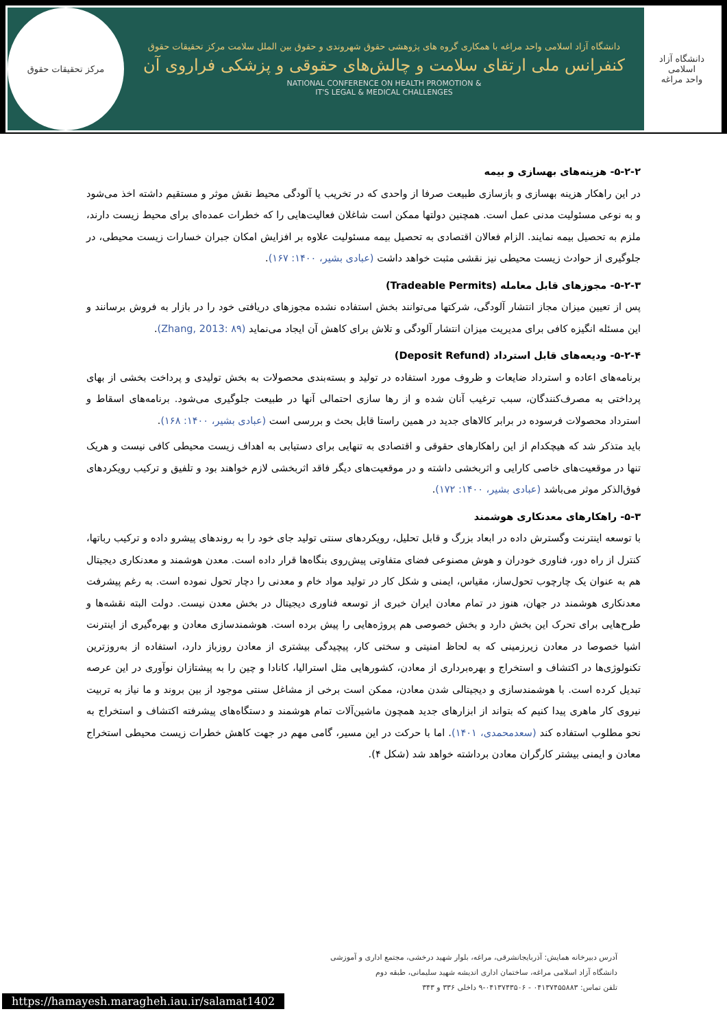دانشگاه آزاد اسلامی
واحد مراغه
دانشگاه آزاد اسلامی واحد مراغه با همکاری گروه های پژوهشی حقوق شهروندی و حقوق بین الملل سلامت مرکز تحقیقات حقوق
کنفرانس ملی ارتقای سلامت و چالش‌های حقوقی و پزشکی فراروی آن
NATIONAL CONFERENCE ON HEALTH PROMOTION &
IT'S LEGAL & MEDICAL CHALLENGES
مرکز تحقیقات حقوق
۵-۲-۲- هزینه‌های بهسازی و بیمه
در این راهکار هزینه بهسازی و بازسازی طبیعت صرفا از واحدی که در تخریب یا آلودگی محیط نقش موثر و مستقیم داشته اخذ می‌شود و به نوعی مسئولیت مدنی عمل است. همچنین دولتها ممکن است شاغلان فعالیت‌هایی را که خطرات عمده‌ای برای محیط زیست دارند، ملزم به تحصیل بیمه نمایند. الزام فعالان اقتصادی به تحصیل بیمه مسئولیت علاوه بر افزایش امکان جبران خسارات زیست محیطی، در جلوگیری از حوادث زیست محیطی نیز نقشی مثبت خواهد داشت (عبادی بشیر، ۱۴۰۰: ۱۶۷).
۵-۲-۳- مجوزهای قابل معامله (Tradeable Permits)
پس از تعیین میزان مجاز انتشار آلودگی، شرکتها می‌توانند بخش استفاده نشده مجوزهای دریافتی خود را در بازار به فروش برسانند و این مسئله انگیزه کافی برای مدیریت میزان انتشار آلودگی و تلاش برای کاهش آن ایجاد می‌نماید (Zhang, 2013: ۸۹).
۵-۲-۴- ودیعه‌های قابل استرداد (Deposit Refund)
برنامه‌های اعاده و استرداد ضایعات و ظروف مورد استفاده در تولید و بسته‌بندی محصولات به بخش تولیدی و پرداخت بخشی از بهای پرداختی به مصرف‌کنندگان، سبب ترغیب آنان شده و از رها سازی احتمالی آنها در طبیعت جلوگیری می‌شود. برنامه‌های اسقاط و استرداد محصولات فرسوده در برابر کالاهای جدید در همین راستا قابل بحث و بررسی است (عبادی بشیر، ۱۴۰۰: ۱۶۸).
باید متذکر شد که هیچکدام از این راهکارهای حقوقی و اقتصادی به تنهایی برای دستیابی به اهداف زیست محیطی کافی نیست و هریک تنها در موقعیت‌های خاصی کارایی و اثربخشی داشته و در موقعیت‌های دیگر فاقد اثربخشی لازم خواهند بود و تلفیق و ترکیب رویکردهای فوق‌الذکر موثر می‌باشد (عبادی بشیر، ۱۴۰۰: ۱۷۲).
۵-۳- راهکارهای معدنکاری هوشمند
با توسعه اینترنت وگسترش داده در ابعاد بزرگ و قابل تحلیل، رویکردهای سنتی تولید جای خود را به روندهای پیشرو داده و ترکیب رباتها، کنترل از راه دور، فناوری خودران و هوش مصنوعی فضای متفاوتی پیش‌روی بنگاه‌ها قرار داده است. معدن هوشمند و معدنکاری دیجیتال هم به عنوان یک چارچوب تحول‌ساز، مقیاس، ایمنی و شکل کار در تولید مواد خام و معدنی را دچار تحول نموده است. به رغم پیشرفت معدنکاری هوشمند در جهان، هنوز در تمام معادن ایران خبری از توسعه فناوری دیجیتال در بخش معدن نیست. دولت البته نقشه‌ها و طرح‌هایی برای تحرک این بخش دارد و بخش خصوصی هم پروژه‌هایی را پیش برده است. هوشمندسازی معادن و بهره‌گیری از اینترنت اشیا خصوصا در معادن زیرزمینی که به لحاظ امنیتی و سختی کار، پیچیدگی بیشتری از معادن روزباز دارد، استفاده از به‌روزترین تکنولوژی‌ها در اکتشاف و استخراج و بهره‌برداری از معادن، کشورهایی مثل استرالیا، کانادا و چین را به پیشتازان نوآوری در این عرصه تبدیل کرده است. با هوشمندسازی و دیجیتالی شدن معادن، ممکن است برخی از مشاغل سنتی موجود از بین بروند و ما نیاز به تربیت نیروی کار ماهری پیدا کنیم که بتواند از ابزارهای جدید همچون ماشین‌آلات تمام هوشمند و دستگاه‌های پیشرفته اکتشاف و استخراج به نحو مطلوب استفاده کند (سعدمحمدی، ۱۴۰۱). اما با حرکت در این مسیر، گامی مهم در جهت کاهش خطرات زیست محیطی استخراج معادن و ایمنی بیشتر کارگران معادن برداشته خواهد شد (شکل ۴).
آدرس دبیرخانه همایش: آذربایجانشرقی، مراغه، بلوار شهید درخشی، مجتمع اداری و آموزشی
دانشگاه آزاد اسلامی مراغه، ساختمان اداری اندیشه شهید سلیمانی، طبقه دوم
تلفن تماس: ۰۴۱۳۷۴۵۵۸۸۳ - ۰۴۱۳۷۴۳۵۰۶-۹ داخلی ۳۳۶ و ۳۴۳
https://hamayesh.maragheh.iau.ir/salamat1402